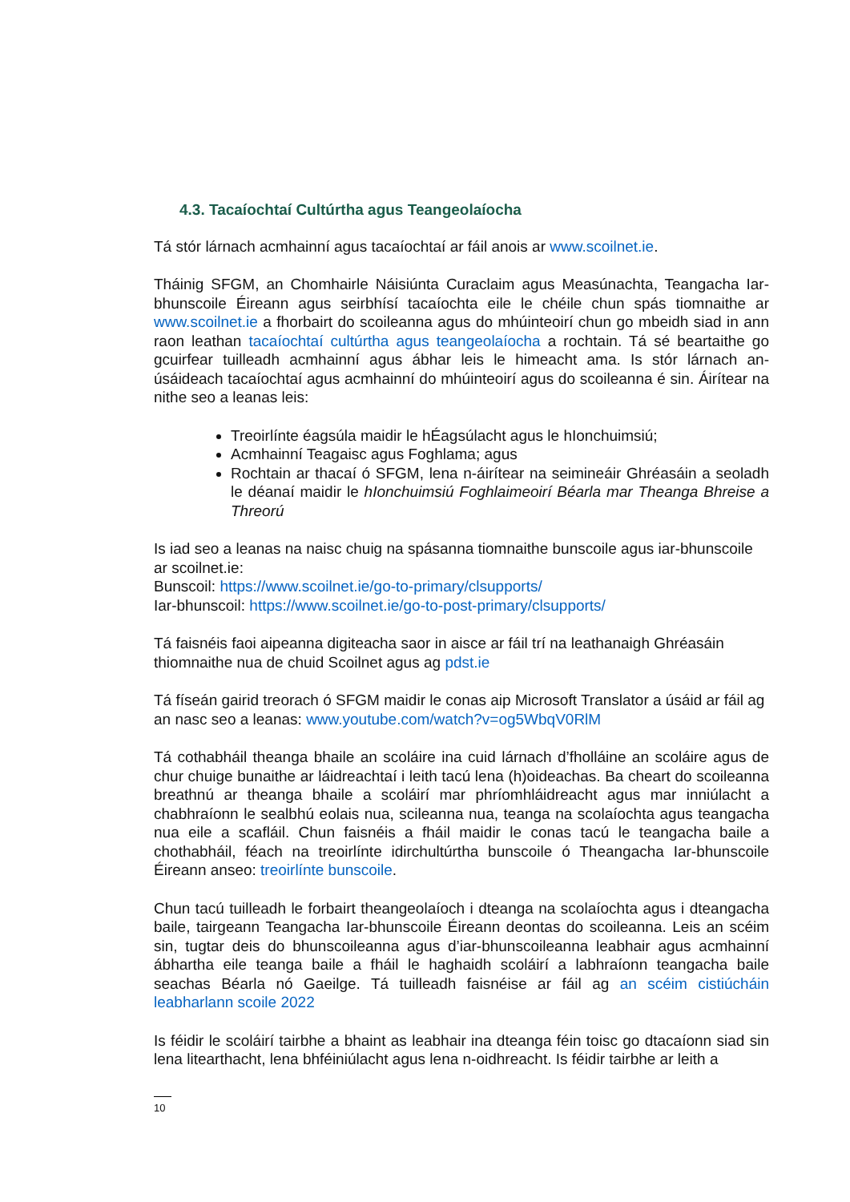4.3. Tacaíochtaí Cultúrtha agus Teangeolaíocha
Tá stór lárnach acmhainní agus tacaíochtaí ar fáil anois ar www.scoilnet.ie.
Tháinig SFGM, an Chomhairle Náisiúnta Curaclaim agus Measúnachta, Teangacha Iar-bhunscoile Éireann agus seirbhísí tacaíochta eile le chéile chun spás tiomnaithe ar www.scoilnet.ie a fhorbairt do scoileanna agus do mhúinteoirí chun go mbeidh siad in ann raon leathan tacaíochtaí cultúrtha agus teangeolaíocha a rochtain. Tá sé beartaithe go gcuirfear tuilleadh acmhainní agus ábhar leis le himeacht ama. Is stór lárnach an-úsáideach tacaíochtaí agus acmhainní do mhúinteoirí agus do scoileanna é sin. Áirítear na nithe seo a leanas leis:
Treoirlínte éagsúla maidir le hÉagsúlacht agus le hIonchuimsiú;
Acmhainní Teagaisc agus Foghlama; agus
Rochtain ar thacaí ó SFGM, lena n-áirítear na seimineáir Ghréasáin a seoladh le déanaí maidir le hIonchuimsiú Foghlaimeoirí Béarla mar Theanga Bhreise a Threorú
Is iad seo a leanas na naisc chuig na spásanna tiomnaithe bunscoile agus iar-bhunscoile ar scoilnet.ie:
Bunscoil: https://www.scoilnet.ie/go-to-primary/clsupports/
Iar-bhunscoil: https://www.scoilnet.ie/go-to-post-primary/clsupports/
Tá faisnéis faoi aipeanna digiteacha saor in aisce ar fáil trí na leathanaigh Ghréasáin thiomnaithe nua de chuid Scoilnet agus ag pdst.ie
Tá físeán gairid treorach ó SFGM maidir le conas aip Microsoft Translator a úsáid ar fáil ag an nasc seo a leanas: www.youtube.com/watch?v=og5WbqV0RlM
Tá cothabháil theanga bhaile an scoláire ina cuid lárnach d’fholláine an scoláire agus de chur chuige bunaithe ar láidreachtaí i leith tacú lena (h)oideachas. Ba cheart do scoileanna breathnú ar theanga bhaile a scoláirí mar phríomhláidreacht agus mar inniúlacht a chabhraíonn le sealbhú eolais nua, scileanna nua, teanga na scolaíochta agus teangacha nua eile a scafláil. Chun faisnéis a fháil maidir le conas tacú le teangacha baile a chothabháil, féach na treoirlínte idirchultúrtha bunscoile ó Theangacha Iar-bhunscoile Éireann anseo: treoirlínte bunscoile.
Chun tacú tuilleadh le forbairt theangeolaíoch i dteanga na scolaíochta agus i dteangacha baile, tairgeann Teangacha Iar-bhunscoile Éireann deontas do scoileanna. Leis an scéim sin, tugtar deis do bhunscoileanna agus d’iar-bhunscoileanna leabhair agus acmhainní ábhartha eile teanga baile a fháil le haghaidh scoláirí a labhraíonn teangacha baile seachas Béarla nó Gaeilge. Tá tuilleadh faisnéise ar fáil ag an scéim cistiúcháin leabharlann scoile 2022
Is féidir le scoláirí tairbhe a bhaint as leabhair ina dteanga féin toisc go dtacaíonn siad sin lena litearthacht, lena bhféiniúlacht agus lena n-oidhreacht. Is féidir tairbhe ar leith a
10